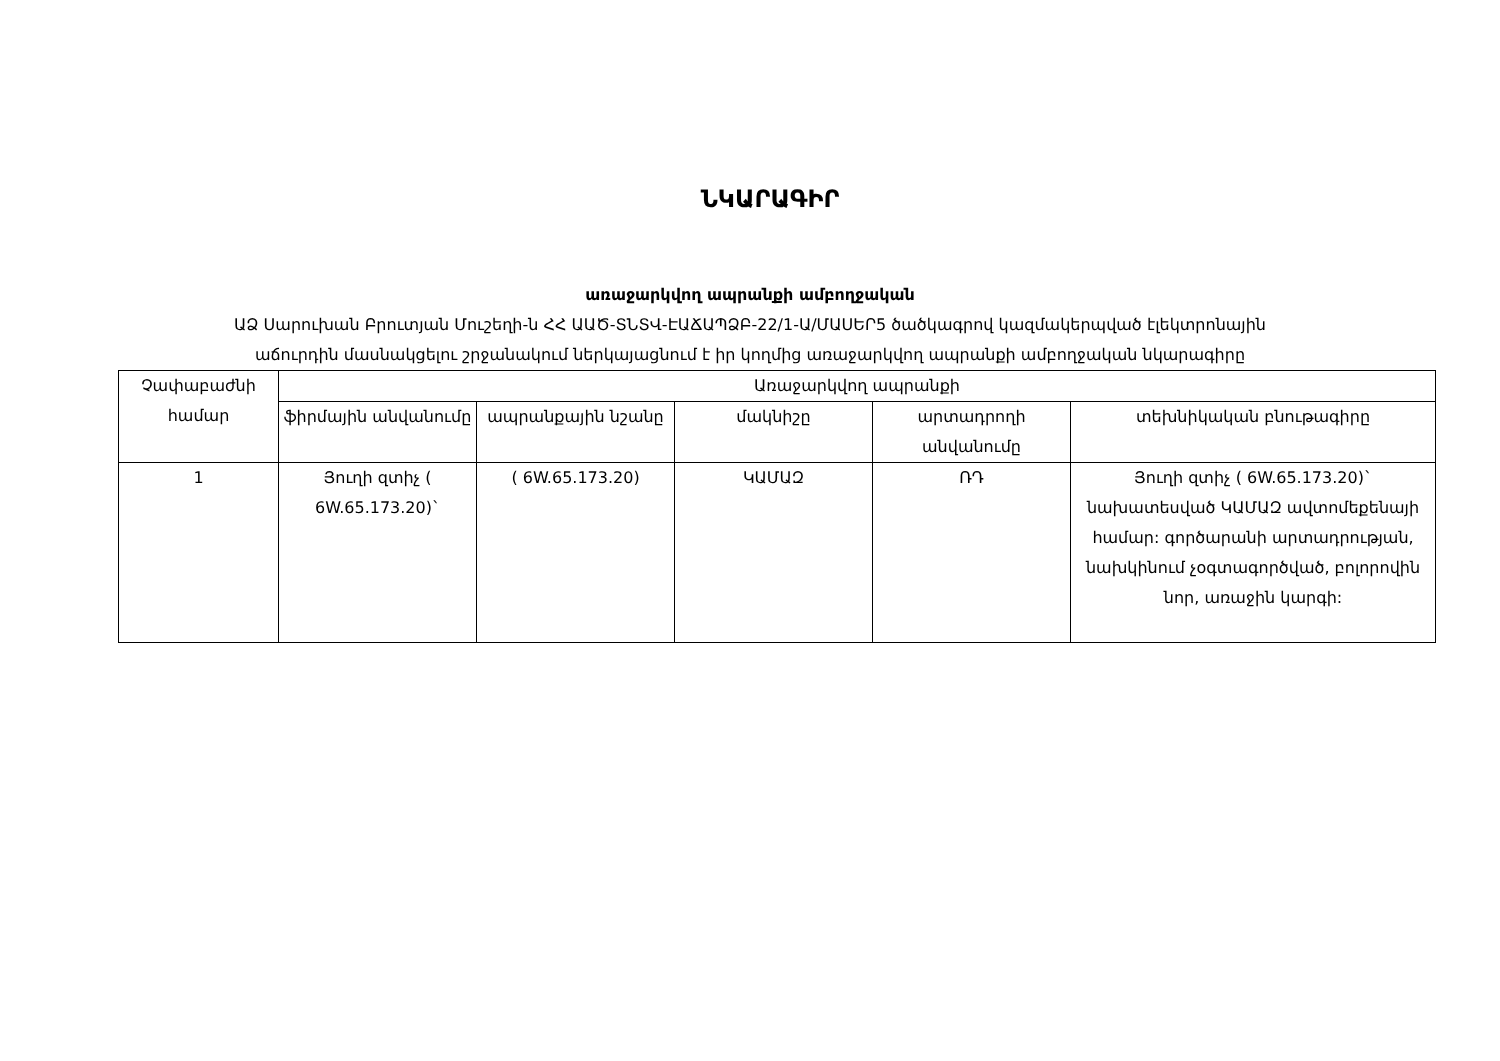ՆԿԱՐԱԳԻՐ
առաջարկվող ապրանքի ամբողջական
ԱՁ Սարուխան Բրուտյան Մուշեղի-ն ՀՀ ԱԱԾ-ՏՆՏՎ-ԷԱՃԱՊՁԲ-22/1-Ա/ՄԱՍԵՐ5 ծածկագրով կազմակերպված էլեկտրոնային
աճուրդին մասնակցելու շրջանակում ներկայացնում է իր կողմից առաջարկվող ապրանքի ամբողջական նկարագիրը
| Չափաբաժնի համար | Առաջարկվող ապրանքի | | | | |
| --- | --- | --- | --- | --- | --- |
| | ֆիրմային անվանումը | ապրանքային նշանը | մակնիշը | արտադրողի անվանումը | տեխնիկական բնութագիրը |
| 1 | Յուղի զտիչ ( 6W.65.173.20)` | ( 6W.65.173.20) | ԿԱՄԱԶ | ՌԴ | Յուղի զտիչ ( 6W.65.173.20)` նախատեսված ԿԱՄԱԶ ավտոմեքենայի համար: գործարանի արտադրության, նախկինում չօգտագործված, բոլորովին նոր, առաջին կարգի: |